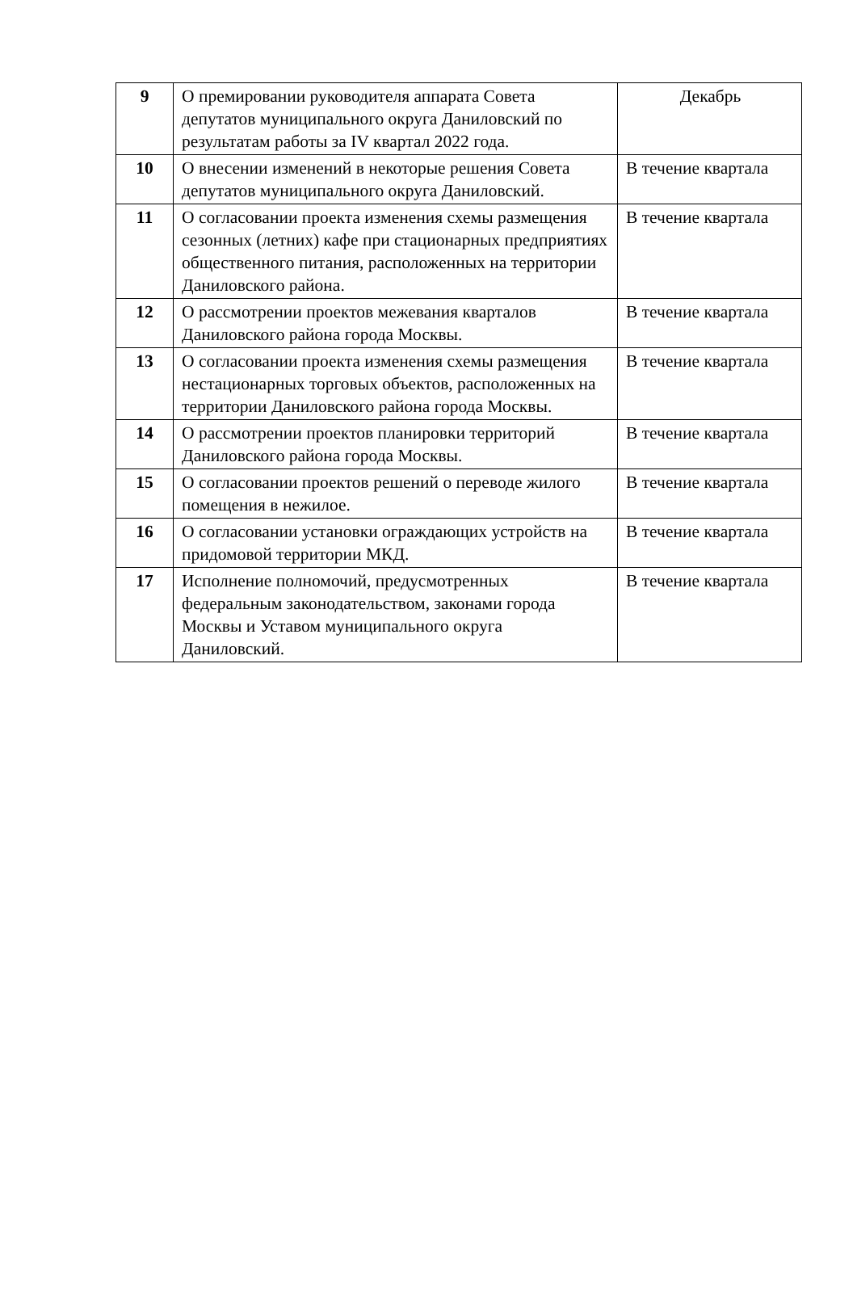| 9 | О премировании руководителя аппарата Совета депутатов муниципального округа Даниловский по результатам работы за IV квартал 2022 года. | Декабрь |
| 10 | О внесении изменений в некоторые решения Совета депутатов муниципального округа Даниловский. | В течение квартала |
| 11 | О согласовании проекта изменения схемы размещения сезонных (летних) кафе при стационарных предприятиях общественного питания, расположенных на территории Даниловского района. | В течение квартала |
| 12 | О рассмотрении проектов межевания кварталов Даниловского района города Москвы. | В течение квартала |
| 13 | О согласовании проекта изменения схемы размещения нестационарных торговых объектов, расположенных на территории Даниловского района города Москвы. | В течение квартала |
| 14 | О рассмотрении проектов планировки территорий Даниловского района города Москвы. | В течение квартала |
| 15 | О согласовании проектов решений о переводе жилого помещения в нежилое. | В течение квартала |
| 16 | О согласовании установки ограждающих устройств на придомовой территории МКД. | В течение квартала |
| 17 | Исполнение полномочий, предусмотренных федеральным законодательством, законами города Москвы и Уставом муниципального округа Даниловский. | В течение квартала |